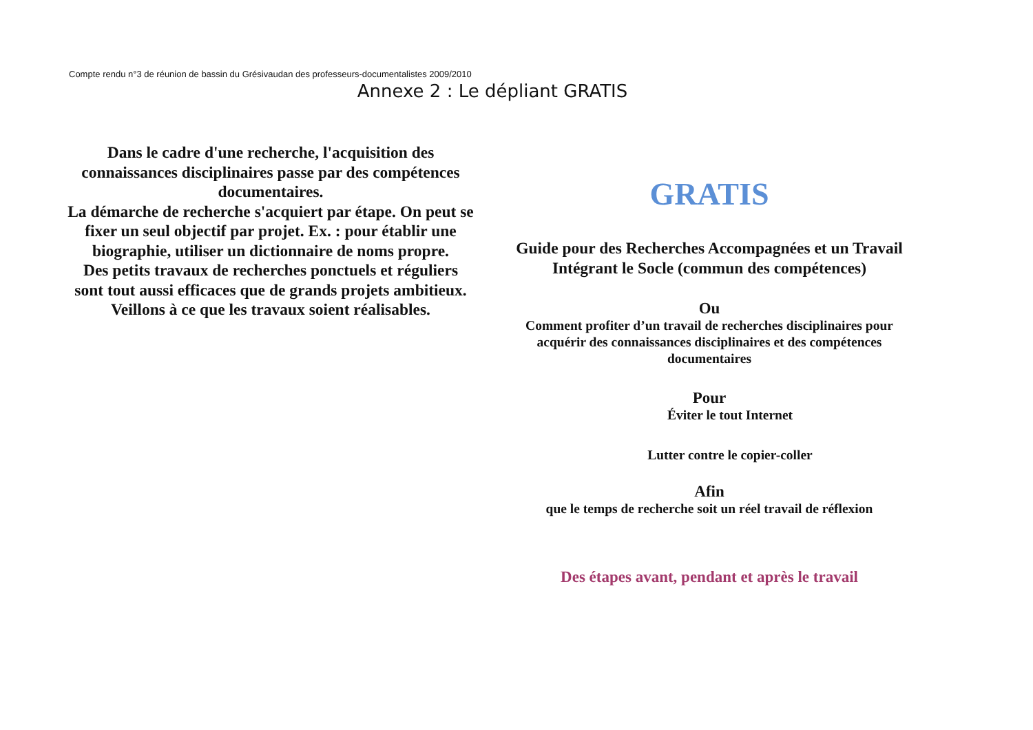Compte rendu n°3 de réunion de bassin du Grésivaudan des professeurs-documentalistes 2009/2010
Annexe 2 : Le dépliant GRATIS
Dans le cadre d'une recherche, l'acquisition des connaissances disciplinaires passe par des compétences documentaires.
La démarche de recherche s'acquiert par étape. On peut se fixer un seul objectif par projet. Ex. : pour établir une biographie, utiliser un dictionnaire de noms propre.
Des petits travaux de recherches ponctuels et réguliers sont tout aussi efficaces que de grands projets ambitieux. Veillons à ce que les travaux soient réalisables.
GRATIS
Guide pour des Recherches Accompagnées et un Travail Intégrant le Socle (commun des compétences)
Ou
Comment profiter d’un travail de recherches disciplinaires pour acquérir des connaissances disciplinaires et des compétences documentaires
Pour
Éviter le tout Internet
Lutter contre le copier-coller
Afin
que le temps de recherche soit un réel travail de réflexion
Des étapes avant, pendant et après le travail